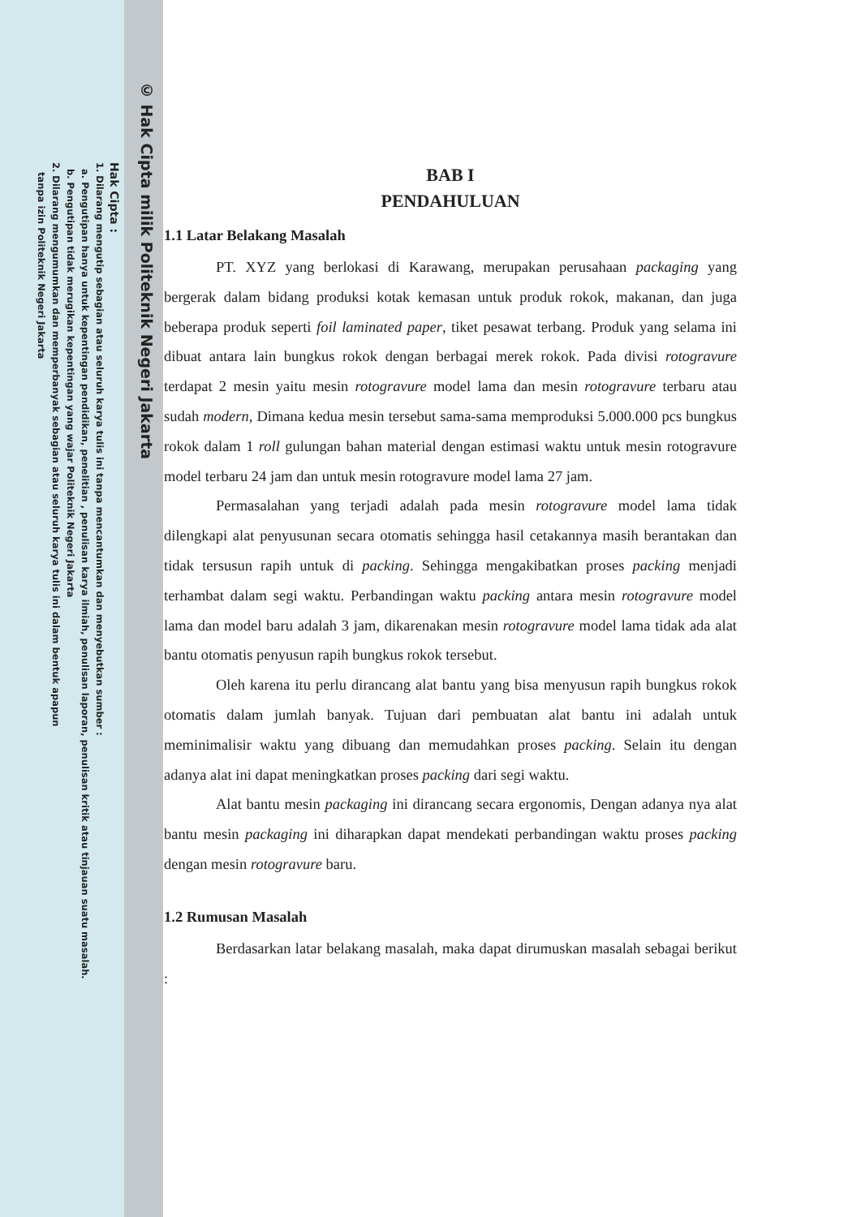© Hak Cipta milik Politeknik Negeri Jakarta
Hak Cipta :
1. Dilarang mengutip sebagian atau seluruh karya tulis ini tanpa mencantumkan dan menyebutkan sumber :
a. Pengutipan hanya untuk kepentingan pendidikan, penelitian , penulisan karya ilmiah, penulisan laporan, penulisan kritik atau tinjauan suatu masalah.
b. Pengutipan tidak merugikan kepentingan yang wajar Politeknik Negeri Jakarta
2. Dilarang mengumumkan dan memperbanyak sebagian atau seluruh karya tulis ini dalam bentuk apapun
tanpa izin Politeknik Negeri Jakarta
BAB I
PENDAHULUAN
1.1 Latar Belakang Masalah
PT. XYZ yang berlokasi di Karawang, merupakan perusahaan packaging yang bergerak dalam bidang produksi kotak kemasan untuk produk rokok, makanan, dan juga beberapa produk seperti foil laminated paper, tiket pesawat terbang. Produk yang selama ini dibuat antara lain bungkus rokok dengan berbagai merek rokok. Pada divisi rotogravure terdapat 2 mesin yaitu mesin rotogravure model lama dan mesin rotogravure terbaru atau sudah modern, Dimana kedua mesin tersebut sama-sama memproduksi 5.000.000 pcs bungkus rokok dalam 1 roll gulungan bahan material dengan estimasi waktu untuk mesin rotogravure model terbaru 24 jam dan untuk mesin rotogravure model lama 27 jam.
Permasalahan yang terjadi adalah pada mesin rotogravure model lama tidak dilengkapi alat penyusunan secara otomatis sehingga hasil cetakannya masih berantakan dan tidak tersusun rapih untuk di packing. Sehingga mengakibatkan proses packing menjadi terhambat dalam segi waktu. Perbandingan waktu packing antara mesin rotogravure model lama dan model baru adalah 3 jam, dikarenakan mesin rotogravure model lama tidak ada alat bantu otomatis penyusun rapih bungkus rokok tersebut.
Oleh karena itu perlu dirancang alat bantu yang bisa menyusun rapih bungkus rokok otomatis dalam jumlah banyak. Tujuan dari pembuatan alat bantu ini adalah untuk meminimalisir waktu yang dibuang dan memudahkan proses packing. Selain itu dengan adanya alat ini dapat meningkatkan proses packing dari segi waktu.
Alat bantu mesin packaging ini dirancang secara ergonomis, Dengan adanya nya alat bantu mesin packaging ini diharapkan dapat mendekati perbandingan waktu proses packing dengan mesin rotogravure baru.
1.2 Rumusan Masalah
Berdasarkan latar belakang masalah, maka dapat dirumuskan masalah sebagai berikut :